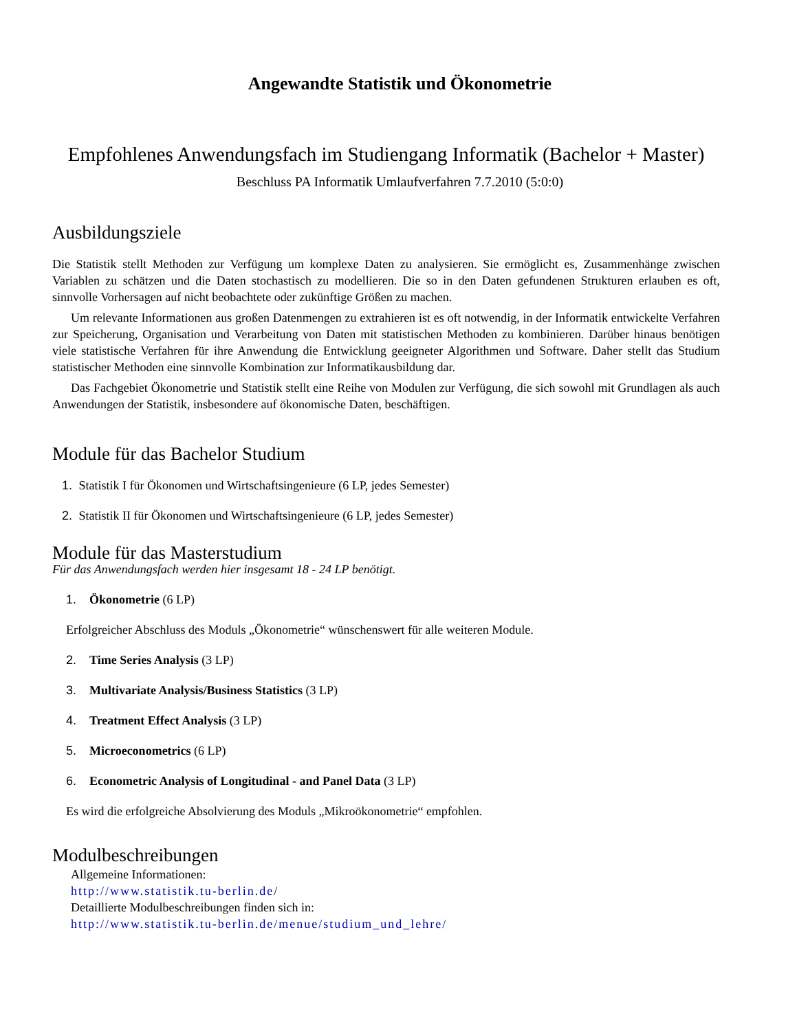Angewandte Statistik und Ökonometrie
Empfohlenes Anwendungsfach im Studiengang Informatik (Bachelor + Master)
Beschluss PA Informatik Umlaufverfahren 7.7.2010 (5:0:0)
Ausbildungsziele
Die Statistik stellt Methoden zur Verfügung um komplexe Daten zu analysieren. Sie ermöglicht es, Zusammenhänge zwischen Variablen zu schätzen und die Daten stochastisch zu modellieren. Die so in den Daten gefundenen Strukturen erlauben es oft, sinnvolle Vorhersagen auf nicht beobachtete oder zukünftige Größen zu machen.
Um relevante Informationen aus großen Datenmengen zu extrahieren ist es oft notwendig, in der Informatik entwickelte Verfahren zur Speicherung, Organisation und Verarbeitung von Daten mit statistischen Methoden zu kombinieren. Darüber hinaus benötigen viele statistische Verfahren für ihre Anwendung die Entwicklung geeigneter Algorithmen und Software. Daher stellt das Studium statistischer Methoden eine sinnvolle Kombination zur Informatikausbildung dar.
Das Fachgebiet Ökonometrie und Statistik stellt eine Reihe von Modulen zur Verfügung, die sich sowohl mit Grundlagen als auch Anwendungen der Statistik, insbesondere auf ökonomische Daten, beschäftigen.
Module für das Bachelor Studium
1. Statistik I für Ökonomen und Wirtschaftsingenieure (6 LP, jedes Semester)
2. Statistik II für Ökonomen und Wirtschaftsingenieure (6 LP, jedes Semester)
Module für das Masterstudium
Für das Anwendungsfach werden hier insgesamt 18 - 24 LP benötigt.
1. Ökonometrie (6 LP)
Erfolgreicher Abschluss des Moduls „Ökonometrie“ wünschenswert für alle weiteren Module.
2. Time Series Analysis (3 LP)
3. Multivariate Analysis/Business Statistics (3 LP)
4. Treatment Effect Analysis (3 LP)
5. Microeconometrics (6 LP)
6. Econometric Analysis of Longitudinal - and Panel Data (3 LP)
Es wird die erfolgreiche Absolvierung des Moduls „Mikroökonometrie“ empfohlen.
Modulbeschreibungen
Allgemeine Informationen:
http://www.statistik.tu-berlin.de/
Detaillierte Modulbeschreibungen finden sich in:
http://www.statistik.tu-berlin.de/menue/studium_und_lehre/